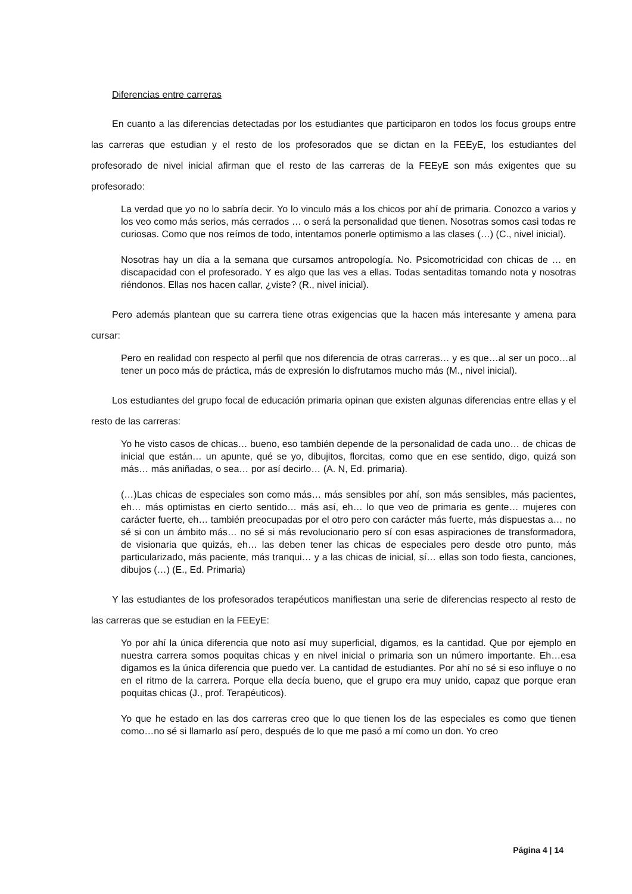Diferencias entre carreras
En cuanto a las diferencias detectadas por los estudiantes que participaron en todos los focus groups entre las carreras que estudian y el resto de los profesorados que se dictan en la FEEyE, los estudiantes del profesorado de nivel inicial afirman que el resto de las carreras de la FEEyE son más exigentes que su profesorado:
La verdad que yo no lo sabría decir. Yo lo vinculo más a los chicos por ahí de primaria. Conozco a varios y los veo como más serios, más cerrados … o será la personalidad que tienen. Nosotras somos casi todas re curiosas. Como que nos reímos de todo, intentamos ponerle optimismo a las clases (…) (C., nivel inicial).
Nosotras hay un día a la semana que cursamos antropología. No. Psicomotricidad con chicas de … en discapacidad con el profesorado. Y es algo que las ves a ellas. Todas sentaditas tomando nota y nosotras riéndonos. Ellas nos hacen callar, ¿viste? (R., nivel inicial).
Pero además plantean que su carrera tiene otras exigencias que la hacen más interesante y amena para cursar:
Pero en realidad con respecto al perfil que nos diferencia de otras carreras… y es que…al ser un poco…al tener un poco más de práctica, más de expresión lo disfrutamos mucho más (M., nivel inicial).
Los estudiantes del grupo focal de educación primaria opinan que existen algunas diferencias entre ellas y el resto de las carreras:
Yo he visto casos de chicas… bueno, eso también depende de la personalidad de cada uno… de chicas de inicial que están… un apunte, qué se yo, dibujitos, florcitas, como que en ese sentido, digo, quizá son más… más aniñadas, o sea… por así decirlo… (A. N, Ed. primaria).
(…)Las chicas de especiales son como más… más sensibles por ahí, son más sensibles, más pacientes, eh… más optimistas en cierto sentido… más así, eh… lo que veo de primaria es gente… mujeres con carácter fuerte, eh… también preocupadas por el otro pero con carácter más fuerte, más dispuestas a… no sé si con un ámbito más… no sé si más revolucionario pero sí con esas aspiraciones de transformadora, de visionaria que quizás, eh… las deben tener las chicas de especiales pero desde otro punto, más particularizado, más paciente, más tranqui… y a las chicas de inicial, sí… ellas son todo fiesta, canciones, dibujos (…) (E., Ed. Primaria)
Y las estudiantes de los profesorados terapéuticos manifiestan una serie de diferencias respecto al resto de las carreras que se estudian en la FEEyE:
Yo por ahí la única diferencia que noto así muy superficial, digamos, es la cantidad. Que por ejemplo en nuestra carrera somos poquitas chicas y en nivel inicial o primaria son un número importante. Eh…esa digamos es la única diferencia que puedo ver. La cantidad de estudiantes. Por ahí no sé si eso influye o no en el ritmo de la carrera. Porque ella decía bueno, que el grupo era muy unido, capaz que porque eran poquitas chicas (J., prof. Terapéuticos).
Yo que he estado en las dos carreras creo que lo que tienen los de las especiales es como que tienen como…no sé si llamarlo así pero, después de lo que me pasó a mí como un don. Yo creo
Página 4 | 14